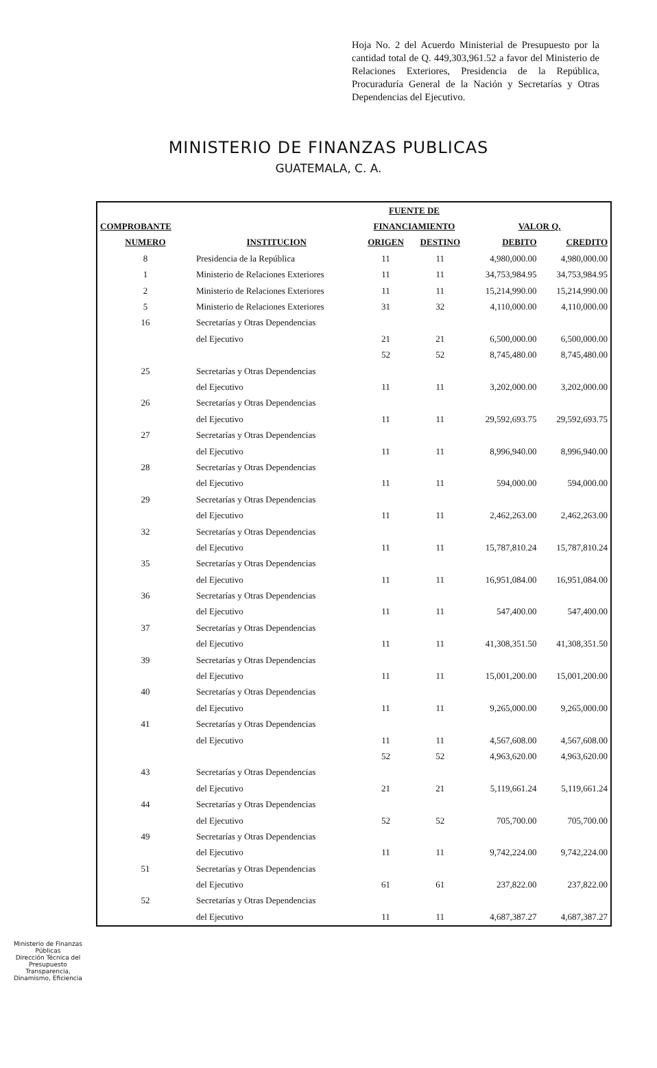Hoja No. 2 del Acuerdo Ministerial de Presupuesto por la cantidad total de Q. 449,303,961.52 a favor del Ministerio de Relaciones Exteriores, Presidencia de la República, Procuraduría General de la Nación y Secretarías y Otras Dependencias del Ejecutivo.
MINISTERIO DE FINANZAS PUBLICAS
GUATEMALA, C. A.
| | | FUENTE DE | | | |
| --- | --- | --- | --- | --- | --- |
| COMPROBANTE | | FINANCIAMIENTO | | VALOR Q. | |
| NUMERO | INSTITUCION | ORIGEN | DESTINO | DEBITO | CREDITO |
| 8 | Presidencia de la República | 11 | 11 | 4,980,000.00 | 4,980,000.00 |
| 1 | Ministerio de Relaciones Exteriores | 11 | 11 | 34,753,984.95 | 34,753,984.95 |
| 2 | Ministerio de Relaciones Exteriores | 11 | 11 | 15,214,990.00 | 15,214,990.00 |
| 5 | Ministerio de Relaciones Exteriores | 31 | 32 | 4,110,000.00 | 4,110,000.00 |
| 16 | Secretarías y Otras Dependencias | | | | |
| | del Ejecutivo | 21 | 21 | 6,500,000.00 | 6,500,000.00 |
| | | 52 | 52 | 8,745,480.00 | 8,745,480.00 |
| 25 | Secretarías y Otras Dependencias | | | | |
| | del Ejecutivo | 11 | 11 | 3,202,000.00 | 3,202,000.00 |
| 26 | Secretarías y Otras Dependencias | | | | |
| | del Ejecutivo | 11 | 11 | 29,592,693.75 | 29,592,693.75 |
| 27 | Secretarías y Otras Dependencias | | | | |
| | del Ejecutivo | 11 | 11 | 8,996,940.00 | 8,996,940.00 |
| 28 | Secretarías y Otras Dependencias | | | | |
| | del Ejecutivo | 11 | 11 | 594,000.00 | 594,000.00 |
| 29 | Secretarías y Otras Dependencias | | | | |
| | del Ejecutivo | 11 | 11 | 2,462,263.00 | 2,462,263.00 |
| 32 | Secretarías y Otras Dependencias | | | | |
| | del Ejecutivo | 11 | 11 | 15,787,810.24 | 15,787,810.24 |
| 35 | Secretarías y Otras Dependencias | | | | |
| | del Ejecutivo | 11 | 11 | 16,951,084.00 | 16,951,084.00 |
| 36 | Secretarías y Otras Dependencias | | | | |
| | del Ejecutivo | 11 | 11 | 547,400.00 | 547,400.00 |
| 37 | Secretarías y Otras Dependencias | | | | |
| | del Ejecutivo | 11 | 11 | 41,308,351.50 | 41,308,351.50 |
| 39 | Secretarías y Otras Dependencias | | | | |
| | del Ejecutivo | 11 | 11 | 15,001,200.00 | 15,001,200.00 |
| 40 | Secretarías y Otras Dependencias | | | | |
| | del Ejecutivo | 11 | 11 | 9,265,000.00 | 9,265,000.00 |
| 41 | Secretarías y Otras Dependencias | | | | |
| | del Ejecutivo | 11 | 11 | 4,567,608.00 | 4,567,608.00 |
| | | 52 | 52 | 4,963,620.00 | 4,963,620.00 |
| 43 | Secretarías y Otras Dependencias | | | | |
| | del Ejecutivo | 21 | 21 | 5,119,661.24 | 5,119,661.24 |
| 44 | Secretarías y Otras Dependencias | | | | |
| | del Ejecutivo | 52 | 52 | 705,700.00 | 705,700.00 |
| 49 | Secretarías y Otras Dependencias | | | | |
| | del Ejecutivo | 11 | 11 | 9,742,224.00 | 9,742,224.00 |
| 51 | Secretarías y Otras Dependencias | | | | |
| | del Ejecutivo | 61 | 61 | 237,822.00 | 237,822.00 |
| 52 | Secretarías y Otras Dependencias | | | | |
| | del Ejecutivo | 11 | 11 | 4,687,387.27 | 4,687,387.27 |
Ministerio de Finanzas Públicas
Dirección Técnica del Presupuesto
Transparencia, Dinamismo, Eficiencia